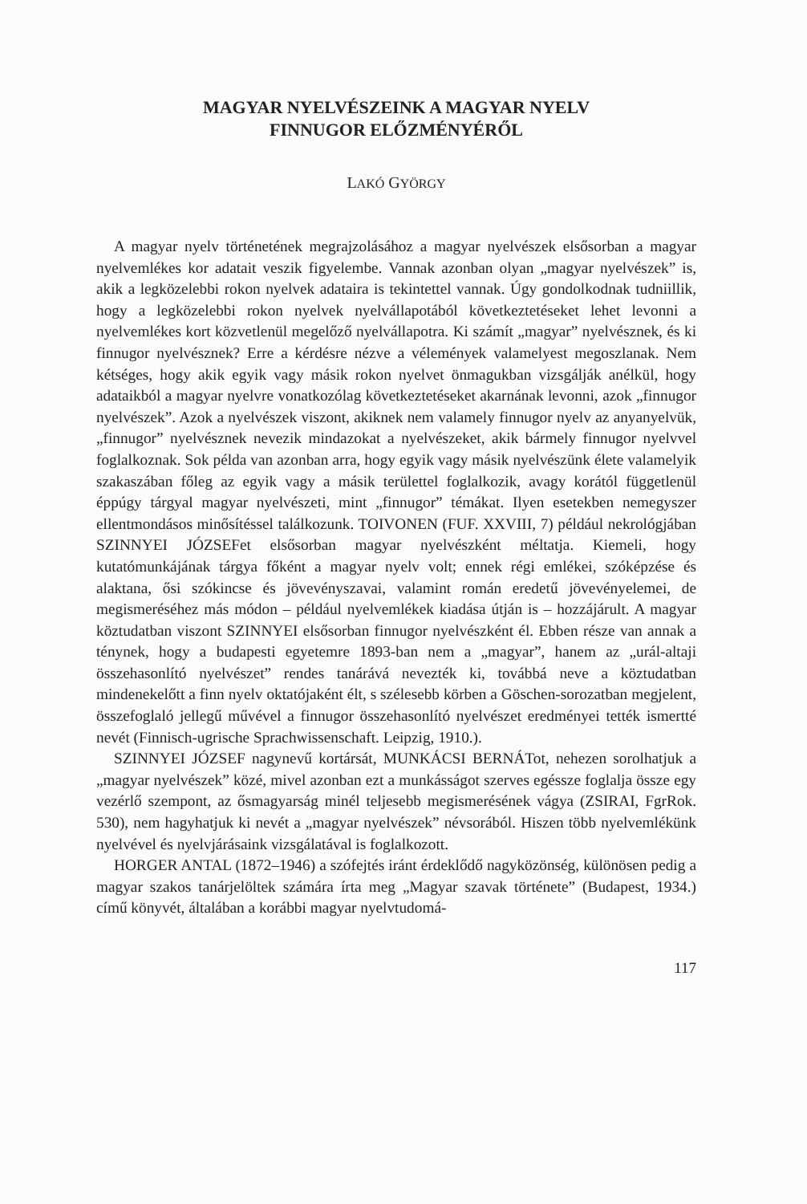MAGYAR NYELVÉSZEINK A MAGYAR NYELV
FINNUGOR ELŐZMÉNYÉRŐL
LAKÓ GYÖRGY
A magyar nyelv történetének megrajzolásához a magyar nyelvészek elsősorban a magyar nyelvemlékes kor adatait veszik figyelembe. Vannak azonban olyan „magyar nyelvészek” is, akik a legközelebbi rokon nyelvek adataira is tekintettel vannak. Úgy gondolkodnak tudniillik, hogy a legközelebbi rokon nyelvek nyelvállapotából következtetéseket lehet levonni a nyelvemlékes kort közvetlenül megelőző nyelvállapotra. Ki számít „magyar” nyelvésznek, és ki finnugor nyelvésznek? Erre a kérdésre nézve a vélemények valamelyest megoszlanak. Nem kétséges, hogy akik egyik vagy másik rokon nyelvet önmagukban vizsgálják anélkül, hogy adataikból a magyar nyelvre vonatkozólag következtetéseket akarnának levonni, azok „finnugor nyelvészek”. Azok a nyelvészek viszont, akiknek nem valamely finnugor nyelv az anyanyelvük, „finnugor” nyelvésznek nevezik mindazokat a nyelvészeket, akik bármely finnugor nyelvvel foglalkoznak. Sok példa van azonban arra, hogy egyik vagy másik nyelvészünk élete valamelyik szakaszában főleg az egyik vagy a másik területtel foglalkozik, avagy korától függetlenül éppúgy tárgyal magyar nyelvészeti, mint „finnugor” témákat. Ilyen esetekben nemegyszer ellentmondásos minősítéssel találkozunk. TOIVONEN (FUF. XXVIII, 7) például nekrológjában SZINNYEI JÓZSEFet elsősorban magyar nyelvészként méltatja. Kiemeli, hogy kutatómunkájának tárgya főként a magyar nyelv volt; ennek régi emlékei, szóképzése és alaktana, ősi szókincse és jövevényszavai, valamint román eredetű jövevényelemei, de megismeréséhez más módon – például nyelvemlékek kiadása útján is – hozzájárult. A magyar köztudatban viszont SZINNYEI elsősorban finnugor nyelvészként él. Ebben része van annak a ténynek, hogy a budapesti egyetemre 1893-ban nem a „magyar”, hanem az „urál-altaji összehasonlító nyelvészet” rendes tanárává nevezték ki, továbbá neve a köztudatban mindenekelőtt a finn nyelv oktatójaként élt, s szélesebb körben a Göschen-sorozatban megjelent, összefoglaló jellegű művével a finnugor összehasonlító nyelvészet eredményei tették ismertté nevét (Finnisch-ugrische Sprachwissenschaft. Leipzig, 1910.).
SZINNYEI JÓZSEF nagynevű kortársát, MUNKÁCSI BERNÁTot, nehezen sorolhatjuk a „magyar nyelvészek” közé, mivel azonban ezt a munkásságot szerves egéssze foglalja össze egy vezérlő szempont, az ősmagyarság minél teljesebb megismerésének vágya (ZSIRAI, FgrRok. 530), nem hagyhatjuk ki nevét a „magyar nyelvészek” névsorából. Hiszen több nyelvemlékünk nyelvével és nyelvjárásaink vizsgálatával is foglalkozott.
HORGER ANTAL (1872–1946) a szófejtés iránt érdeklődő nagyközönség, különösen pedig a magyar szakos tanárjelöltek számára írta meg „Magyar szavak története” (Budapest, 1934.) című könyvét, általában a korábbi magyar nyelvtudomá-
117